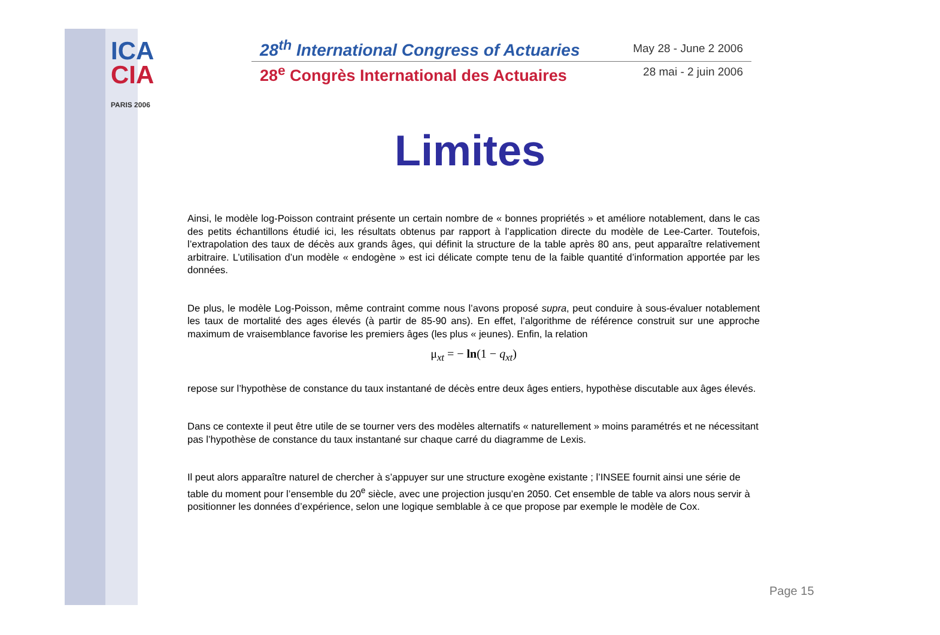ICA
CIA
PARIS 2006
28<sup>th</sup> International Congress of Actuaries May 28 - June 2 2006
28<sup>e</sup> Congrès International des Actuaires 28 mai - 2 juin 2006
Limites
Ainsi, le modèle log-Poisson contraint présente un certain nombre de « bonnes propriétés » et améliore notablement, dans le cas des petits échantillons étudié ici, les résultats obtenus par rapport à l’application directe du modèle de Lee-Carter. Toutefois, l’extrapolation des taux de décès aux grands âges, qui définit la structure de la table après 80 ans, peut apparaître relativement arbitraire. L’utilisation d’un modèle « endogène » est ici délicate compte tenu de la faible quantité d’information apportée par les données.
De plus, le modèle Log-Poisson, même contraint comme nous l’avons proposé supra, peut conduire à sous-évaluer notablement les taux de mortalité des ages élevés (à partir de 85-90 ans). En effet, l’algorithme de référence construit sur une approche maximum de vraisemblance favorise les premiers âges (les plus « jeunes). Enfin, la relation
μ<sub>xt</sub> = − ln(1 − q<sub>xt</sub>)
repose sur l’hypothèse de constance du taux instantané de décès entre deux âges entiers, hypothèse discutable aux âges élevés.
Dans ce contexte il peut être utile de se tourner vers des modèles alternatifs « naturellement » moins paramétrés et ne nécessitant pas l’hypothèse de constance du taux instantané sur chaque carré du diagramme de Lexis.
Il peut alors apparaître naturel de chercher à s’appuyer sur une structure exogène existante ; l’INSEE fournit ainsi une série de table du moment pour l’ensemble du 20<sup>e</sup> siècle, avec une projection jusqu’en 2050. Cet ensemble de table va alors nous servir à positionner les données d’expérience, selon une logique semblable à ce que propose par exemple le modèle de Cox.
Page 15